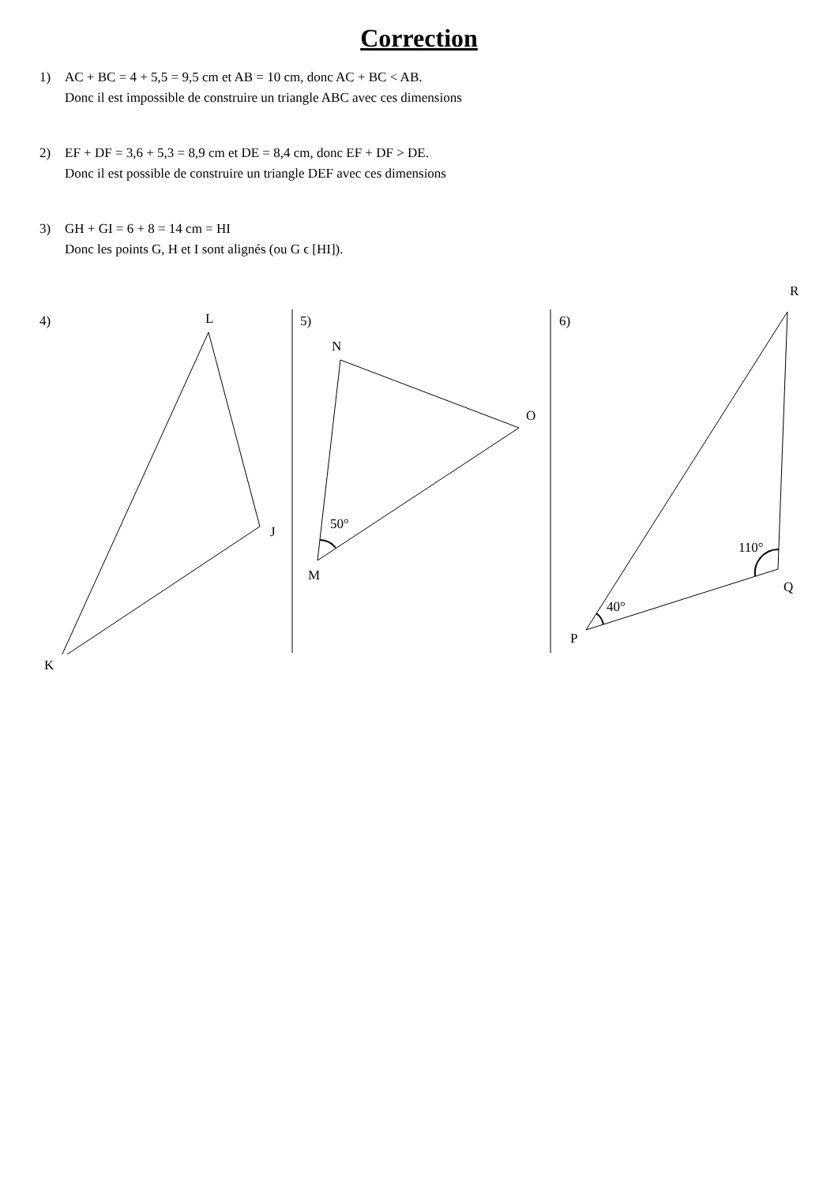Correction
1) AC + BC = 4 + 5,5 = 9,5 cm et AB = 10 cm, donc AC + BC < AB.
Donc il est impossible de construire un triangle ABC avec ces dimensions
2) EF + DF = 3,6 + 5,3 = 8,9 cm et DE = 8,4 cm, donc EF + DF > DE.
Donc il est possible de construire un triangle DEF avec ces dimensions
3) GH + GI = 6 + 8 = 14 cm = HI
Donc les points G, H et I sont alignés (ou G ϵ [HI]).
4) L
J
K
5)
N
O
M
50°
6)
R
Q
P
110°
40°